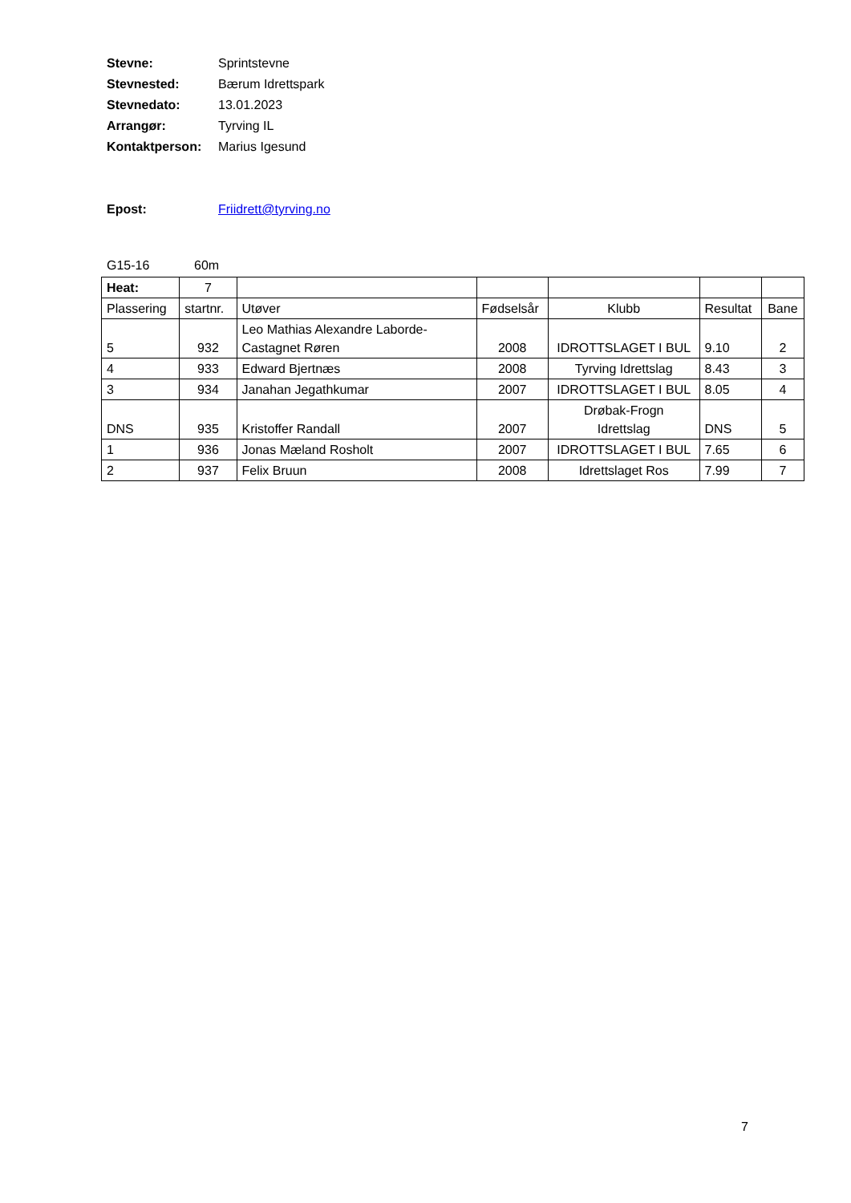Stevne: Sprintstevne
Stevnested: Bærum Idrettspark
Stevnedato: 13.01.2023
Arrangør: Tyrving IL
Kontaktperson: Marius Igesund
Epost: Friidrett@tyrving.no
G15-16 60m
| Heat: | 7 | | | | | |
| Plassering | startnr. | Utøver | Fødselsår | Klubb | Resultat | Bane |
| 5 | 932 | Leo Mathias Alexandre Laborde-Castagnet Røren | 2008 | IDROTTSLAGET I BUL | 9.10 | 2 |
| 4 | 933 | Edward Bjertnæs | 2008 | Tyrving Idrettslag | 8.43 | 3 |
| 3 | 934 | Janahan Jegathkumar | 2007 | IDROTTSLAGET I BUL | 8.05 | 4 |
| DNS | 935 | Kristoffer Randall | 2007 | Drøbak-Frogn Idrettslag | DNS | 5 |
| 1 | 936 | Jonas Mæland Rosholt | 2007 | IDROTTSLAGET I BUL | 7.65 | 6 |
| 2 | 937 | Felix Bruun | 2008 | Idrettslaget Ros | 7.99 | 7 |
7